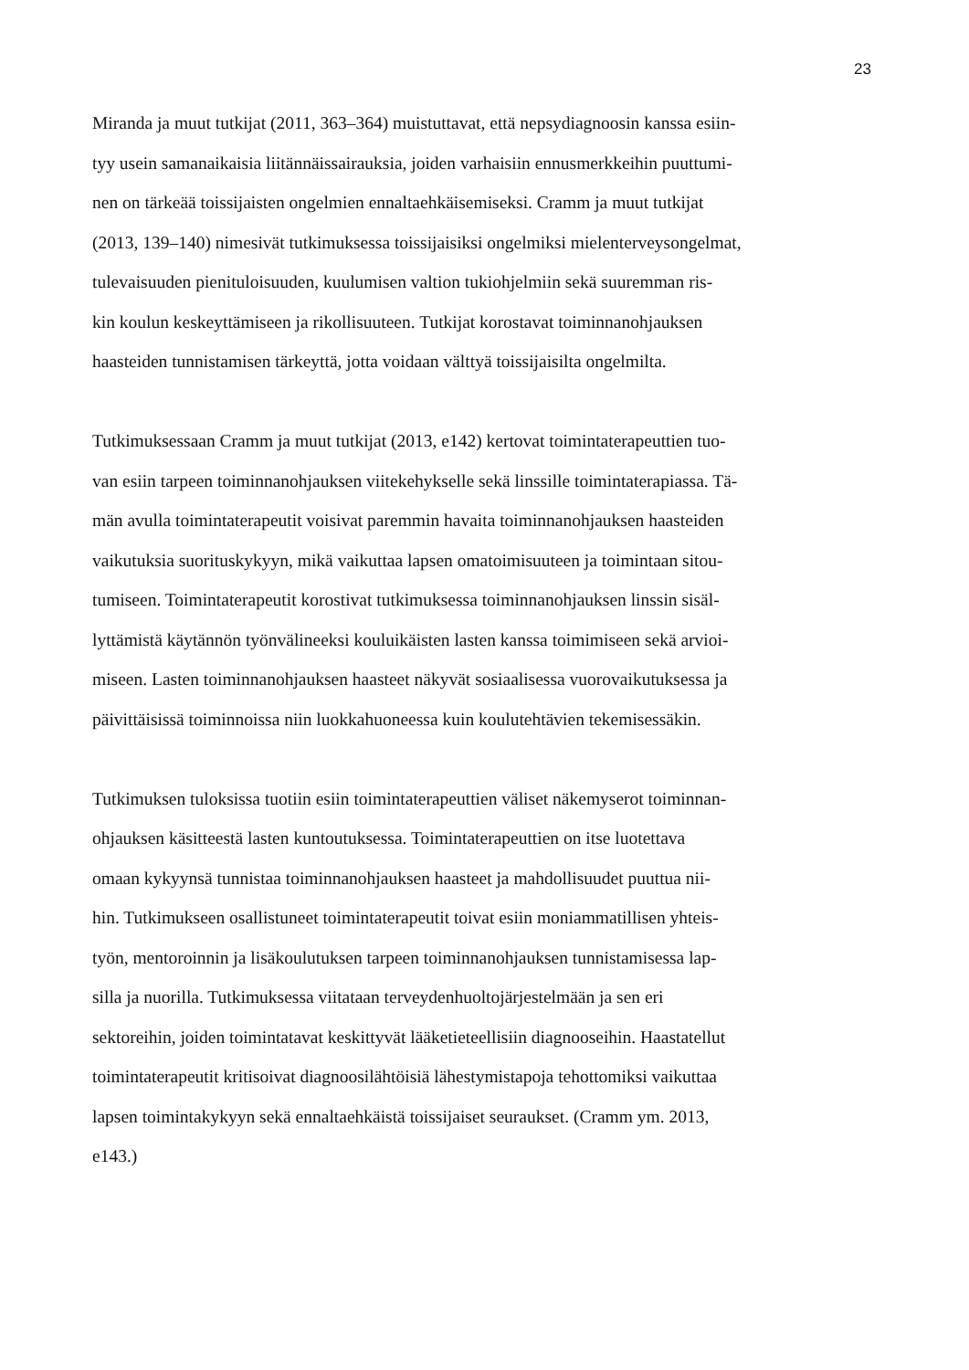23
Miranda ja muut tutkijat (2011, 363–364) muistuttavat, että nepsydiagnoosin kanssa esiin-
tyy usein samanaikaisia liitännäissairauksia, joiden varhaisiin ennusmerkkeihin puuttumi-
nen on tärkeää toissijaisten ongelmien ennaltaehkäisemiseksi. Cramm ja muut tutkijat
(2013, 139–140) nimesivät tutkimuksessa toissijaisiksi ongelmiksi mielenterveysongelmat,
tulevaisuuden pienituloisuuden, kuulumisen valtion tukiohjelmiin sekä suuremman ris-
kin koulun keskeyttämiseen ja rikollisuuteen. Tutkijat korostavat toiminnanohjauksen
haasteiden tunnistamisen tärkeyttä, jotta voidaan välttyä toissijaisilta ongelmilta.
Tutkimuksessaan Cramm ja muut tutkijat (2013, e142) kertovat toimintaterapeuttien tuo-
van esiin tarpeen toiminnanohjauksen viitekehykselle sekä linssille toimintaterapiassa. Tä-
män avulla toimintaterapeutit voisivat paremmin havaita toiminnanohjauksen haasteiden
vaikutuksia suorituskykyyn, mikä vaikuttaa lapsen omatoimisuuteen ja toimintaan sitou-
tumiseen. Toimintaterapeutit korostivat tutkimuksessa toiminnanohjauksen linssin sisäl-
lyttämistä käytännön työnvälineeksi kouluikäisten lasten kanssa toimimiseen sekä arvioi-
miseen. Lasten toiminnanohjauksen haasteet näkyvät sosiaalisessa vuorovaikutuksessa ja
päivittäisissä toiminnoissa niin luokkahuoneessa kuin koulutehtävien tekemisessäkin.
Tutkimuksen tuloksissa tuotiin esiin toimintaterapeuttien väliset näkemyserot toiminnan-
ohjauksen käsitteestä lasten kuntoutuksessa. Toimintaterapeuttien on itse luotettava
omaan kykyynsä tunnistaa toiminnanohjauksen haasteet ja mahdollisuudet puuttua nii-
hin. Tutkimukseen osallistuneet toimintaterapeutit toivat esiin moniammatillisen yhteis-
työn, mentoroinnin ja lisäkoulutuksen tarpeen toiminnanohjauksen tunnistamisessa lap-
silla ja nuorilla. Tutkimuksessa viitataan terveydenhuoltojärjestelmään ja sen eri
sektoreihin, joiden toimintatavat keskittyvät lääketieteellisiin diagnooseihin. Haastatellut
toimintaterapeutit kritisoivat diagnoosilähtöisiä lähestymistapoja tehottomiksi vaikuttaa
lapsen toimintakykyyn sekä ennaltaehkäistä toissijaiset seuraukset. (Cramm ym. 2013,
e143.)